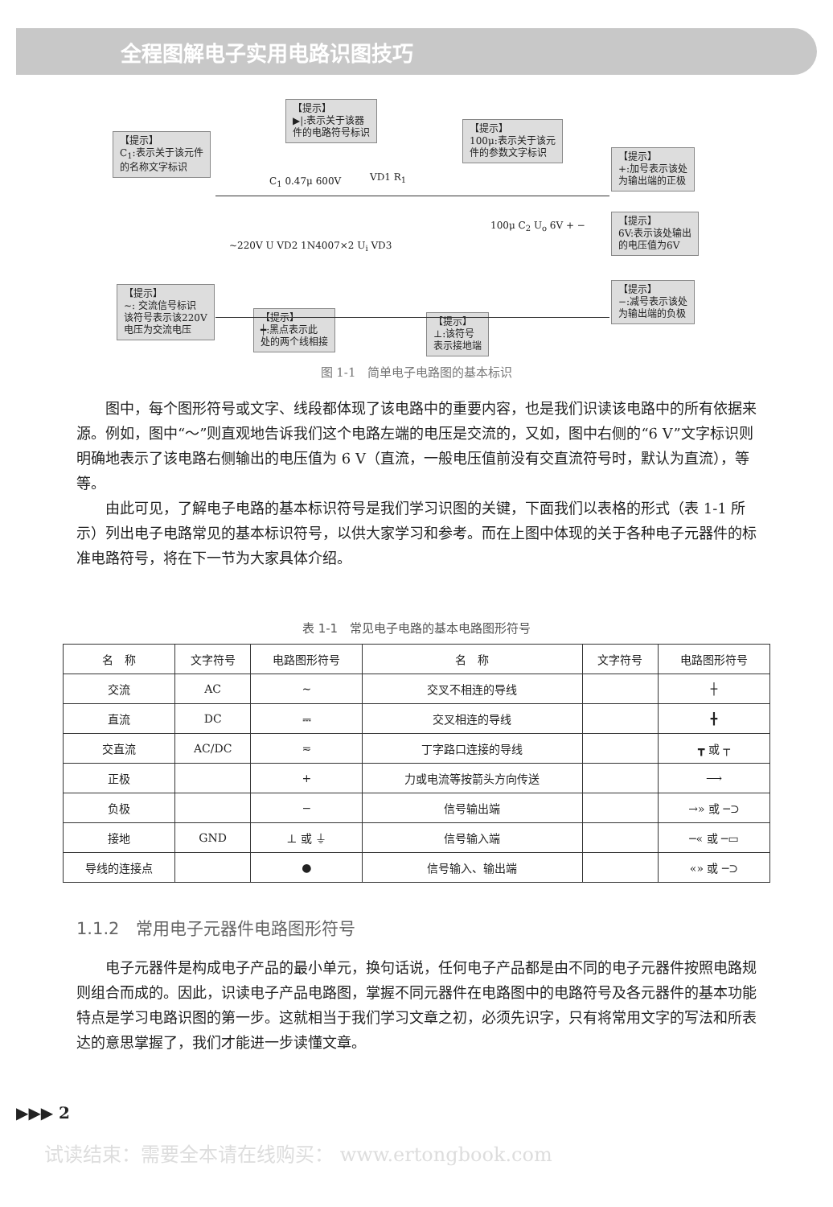全程图解电子实用电路识图技巧
【提示】
C<sub>1</sub>:表示关于该元件
的名称文字标识
【提示】
▶|:表示关于该器
件的电路符号标识
【提示】
100μ:表示关于该元
件的参数文字标识
【提示】
+:加号表示该处
为输出端的正极
【提示】
6V:表示该处输出
的电压值为6V
【提示】
−:减号表示该处
为输出端的负极
【提示】
~: 交流信号标识
该符号表示该220V
电压为交流电压
【提示】
┿:黑点表示此
处的两个线相接
【提示】
⊥:该符号
表示接地端
C<sub>1</sub> 0.47μ 600V VD1 R<sub>1</sub>
~220V U VD2 1N4007×2 U<sub>i</sub> VD3
100μ C<sub>2</sub> U<sub>o</sub> 6V + −
图 1-1　简单电子电路图的基本标识
图中，每个图形符号或文字、线段都体现了该电路中的重要内容，也是我们识读该电路中的所有依据来源。例如，图中“～”则直观地告诉我们这个电路左端的电压是交流的，又如，图中右侧的“6 V”文字标识则明确地表示了该电路右侧输出的电压值为 6 V（直流，一般电压值前没有交直流符号时，默认为直流），等等。
由此可见，了解电子电路的基本标识符号是我们学习识图的关键，下面我们以表格的形式（表 1-1 所示）列出电子电路常见的基本标识符号，以供大家学习和参考。而在上图中体现的关于各种电子元器件的标准电路符号，将在下一节为大家具体介绍。
表 1-1　常见电子电路的基本电路图形符号
| 名 称 | 文字符号 | 电路图形符号 | 名 称 | 文字符号 | 电路图形符号 |
| --- | --- | --- | --- | --- | --- |
| 交流 | AC | ∼ | 交叉不相连的导线 | | ┼ |
| 直流 | DC | ⎓ | 交叉相连的导线 | | ╋ |
| 交直流 | AC/DC | ≂ | 丁字路口连接的导线 | | ┳ 或 ┬ |
| 正极 | | + | 力或电流等按箭头方向传送 | | ⟶ |
| 负极 | | − | 信号输出端 | | →» 或 ─⊃ |
| 接地 | GND | ⊥ 或 ⏚ | 信号输入端 | | ─« 或 ─▭ |
| 导线的连接点 | | ● | 信号输入、输出端 | | «» 或 ─⊃ |
1.1.2　常用电子元器件电路图形符号
电子元器件是构成电子产品的最小单元，换句话说，任何电子产品都是由不同的电子元器件按照电路规则组合而成的。因此，识读电子产品电路图，掌握不同元器件在电路图中的电路符号及各元器件的基本功能特点是学习电路识图的第一步。这就相当于我们学习文章之初，必须先识字，只有将常用文字的写法和所表达的意思掌握了，我们才能进一步读懂文章。
▶▶▶ 2
试读结束：需要全本请在线购买： www.ertongbook.com